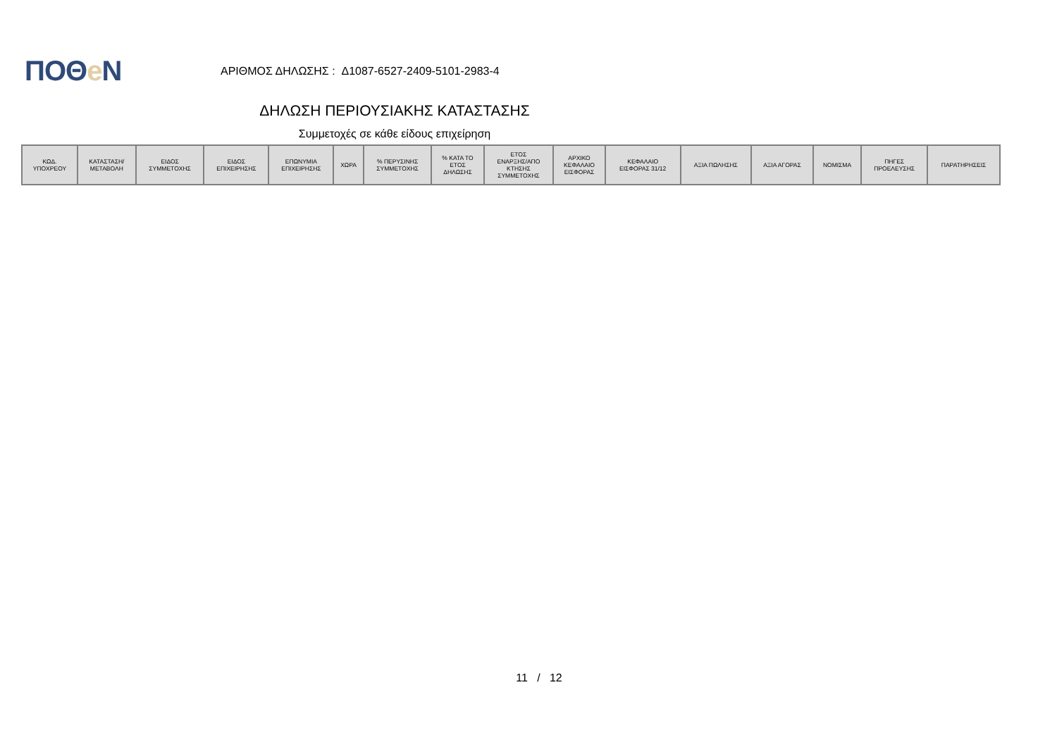ΠΟΘe Ν
ΑΡΙΘΜΟΣ ΔΗΛΩΣΗΣ : Δ1087-6527-2409-5101-2983-4
ΔΗΛΩΣΗ ΠΕΡΙΟΥΣΙΑΚΗΣ ΚΑΤΑΣΤΑΣΗΣ
Συμμετοχές σε κάθε είδους επιχείρηση
| ΚΩΔ. ΥΠΟΧΡΕΟΥ | ΚΑΤΑΣΤΑΣΗ/ ΜΕΤΑΒΟΛΗ | ΕΙΔΟΣ ΣΥΜΜΕΤΟΧΗΣ | ΕΙΔΟΣ ΕΠΙΧΕΙΡΗΣΗΣ | ΕΠΩΝΥΜΙΑ ΕΠΙΧΕΙΡΗΣΗΣ | ΧΩΡΑ | % ΠΕΡΥΣΙΝΗΣ ΣΥΜΜΕΤΟΧΗΣ | % ΚΑΤΑ ΤΟ ΕΤΟΣ ΔΗΛΩΣΗΣ | ΕΤΟΣ ΕΝΑΡΞΗΣ/ΑΠΟ ΚΤΗΣΗΣ ΣΥΜΜΕΤΟΧΗΣ | ΑΡΧΙΚΟ ΚΕΦΑΛΑΙΟ ΕΙΣΦΟΡΑΣ | ΚΕΦΑΛΑΙΟ ΕΙΣΦΟΡΑΣ 31/12 | ΑΞΙΑ ΠΩΛΗΣΗΣ | ΑΞΙΑ ΑΓΟΡΑΣ | ΝΟΜΙΣΜΑ | ΠΗΓΕΣ ΠΡΟΕΛΕΥΣΗΣ | ΠΑΡΑΤΗΡΗΣΕΙΣ |
| --- | --- | --- | --- | --- | --- | --- | --- | --- | --- | --- | --- | --- | --- | --- | --- |
11 / 12